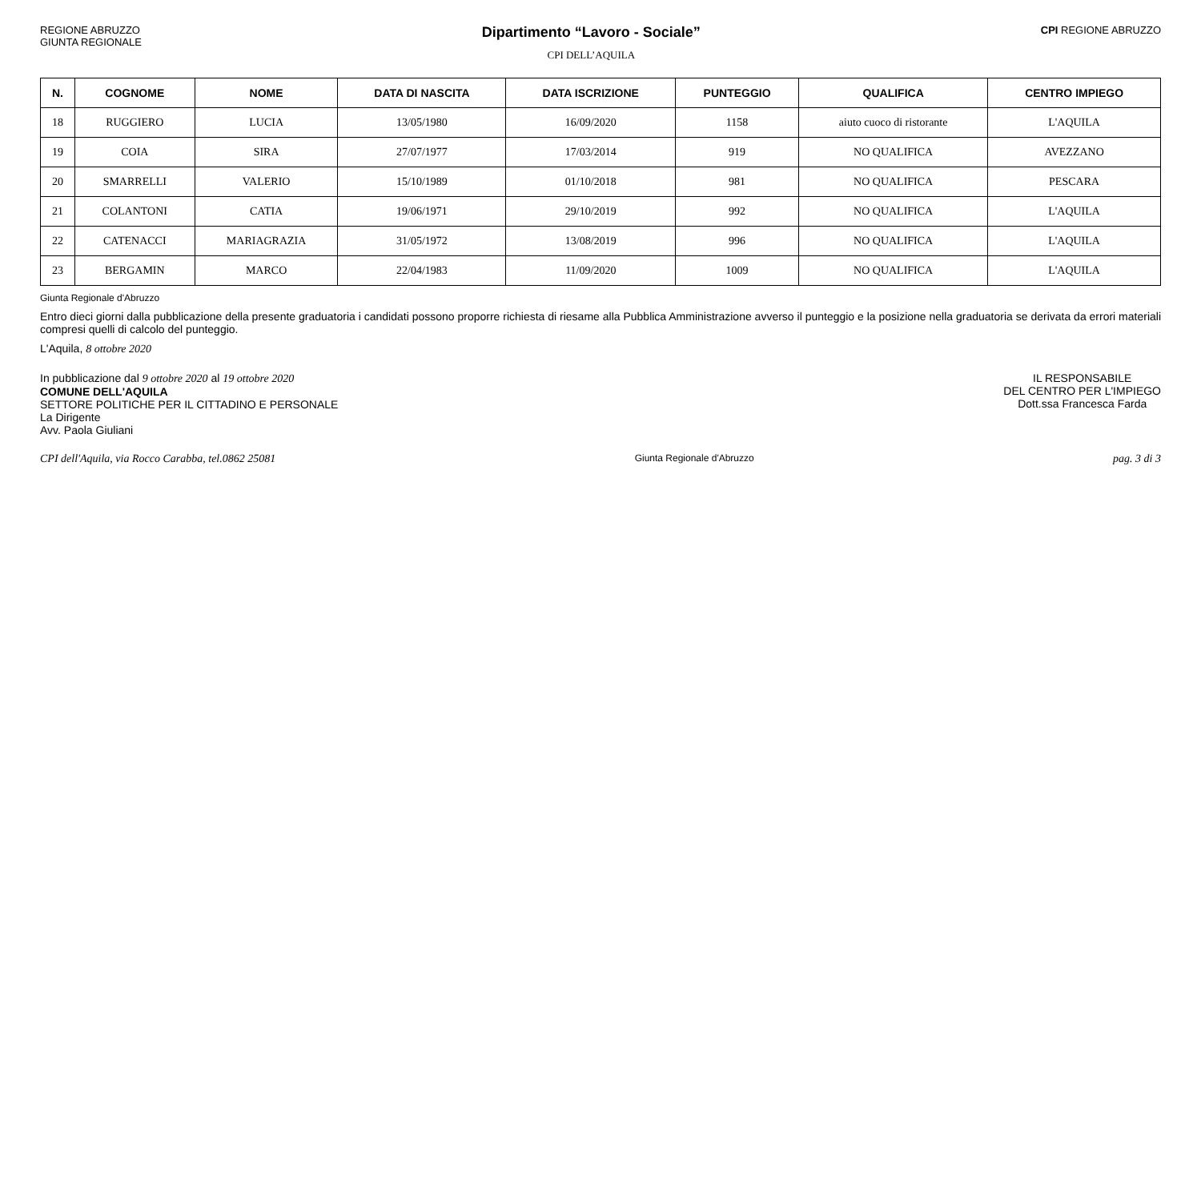REGIONE ABRUZZO
GIUNTA REGIONALE
Dipartimento “Lavoro - Sociale”
CPI DELL’AQUILA
CPI REGIONE ABRUZZO
| N. | COGNOME | NOME | DATA DI NASCITA | DATA ISCRIZIONE | PUNTEGGIO | QUALIFICA | CENTRO IMPIEGO |
| --- | --- | --- | --- | --- | --- | --- | --- |
| 18 | RUGGIERO | LUCIA | 13/05/1980 | 16/09/2020 | 1158 | aiuto cuoco di ristorante | L'AQUILA |
| 19 | COIA | SIRA | 27/07/1977 | 17/03/2014 | 919 | NO QUALIFICA | AVEZZANO |
| 20 | SMARRELLI | VALERIO | 15/10/1989 | 01/10/2018 | 981 | NO QUALIFICA | PESCARA |
| 21 | COLANTONI | CATIA | 19/06/1971 | 29/10/2019 | 992 | NO QUALIFICA | L'AQUILA |
| 22 | CATENACCI | MARIAGRAZIA | 31/05/1972 | 13/08/2019 | 996 | NO QUALIFICA | L'AQUILA |
| 23 | BERGAMIN | MARCO | 22/04/1983 | 11/09/2020 | 1009 | NO QUALIFICA | L'AQUILA |
Giunta Regionale d'Abruzzo
Entro dieci giorni dalla pubblicazione della presente graduatoria i candidati possono proporre richiesta di riesame alla Pubblica Amministrazione avverso il punteggio e la posizione nella graduatoria se derivata da errori materiali compresi quelli di calcolo del punteggio.
L'Aquila, 8 ottobre 2020
In pubblicazione dal 9 ottobre 2020 al 19 ottobre 2020
COMUNE DELL'AQUILA
SETTORE POLITICHE PER IL CITTADINO E PERSONALE
La Dirigente
Avv. Paola Giuliani
IL RESPONSABILE
DEL CENTRO PER L'IMPIEGO
Dott.ssa Francesca Farda
CPI dell'Aquila, via Rocco Carabba, tel.0862 25081 Giunta Regionale d'Abruzzo pag. 3 di 3